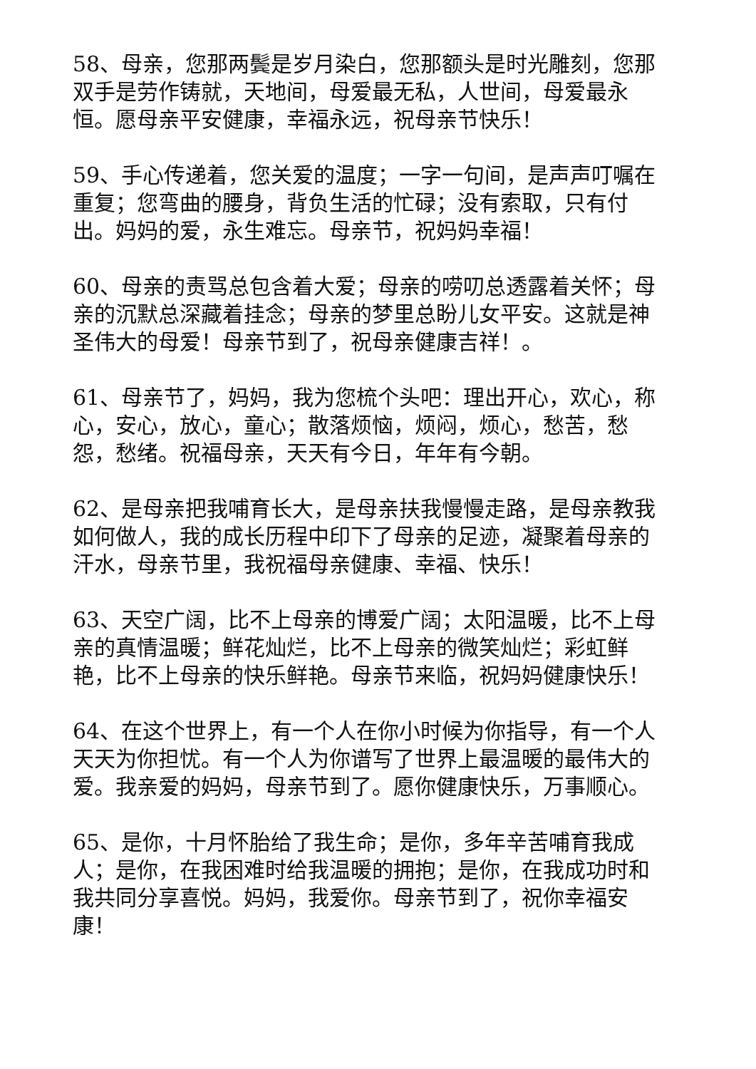58、母亲，您那两鬓是岁月染白，您那额头是时光雕刻，您那双手是劳作铸就，天地间，母爱最无私，人世间，母爱最永恒。愿母亲平安健康，幸福永远，祝母亲节快乐！
59、手心传递着，您关爱的温度；一字一句间，是声声叮嘱在重复；您弯曲的腰身，背负生活的忙碌；没有索取，只有付出。妈妈的爱，永生难忘。母亲节，祝妈妈幸福！
60、母亲的责骂总包含着大爱；母亲的唠叨总透露着关怀；母亲的沉默总深藏着挂念；母亲的梦里总盼儿女平安。这就是神圣伟大的母爱！母亲节到了，祝母亲健康吉祥！。
61、母亲节了，妈妈，我为您梳个头吧：理出开心，欢心，称心，安心，放心，童心；散落烦恼，烦闷，烦心，愁苦，愁怨，愁绪。祝福母亲，天天有今日，年年有今朝。
62、是母亲把我哺育长大，是母亲扶我慢慢走路，是母亲教我如何做人，我的成长历程中印下了母亲的足迹，凝聚着母亲的汗水，母亲节里，我祝福母亲健康、幸福、快乐！
63、天空广阔，比不上母亲的博爱广阔；太阳温暖，比不上母亲的真情温暖；鲜花灿烂，比不上母亲的微笑灿烂；彩虹鲜艳，比不上母亲的快乐鲜艳。母亲节来临，祝妈妈健康快乐！
64、在这个世界上，有一个人在你小时候为你指导，有一个人天天为你担忧。有一个人为你谱写了世界上最温暖的最伟大的爱。我亲爱的妈妈，母亲节到了。愿你健康快乐，万事顺心。
65、是你，十月怀胎给了我生命；是你，多年辛苦哺育我成人；是你，在我困难时给我温暖的拥抱；是你，在我成功时和我共同分享喜悦。妈妈，我爱你。母亲节到了，祝你幸福安康！